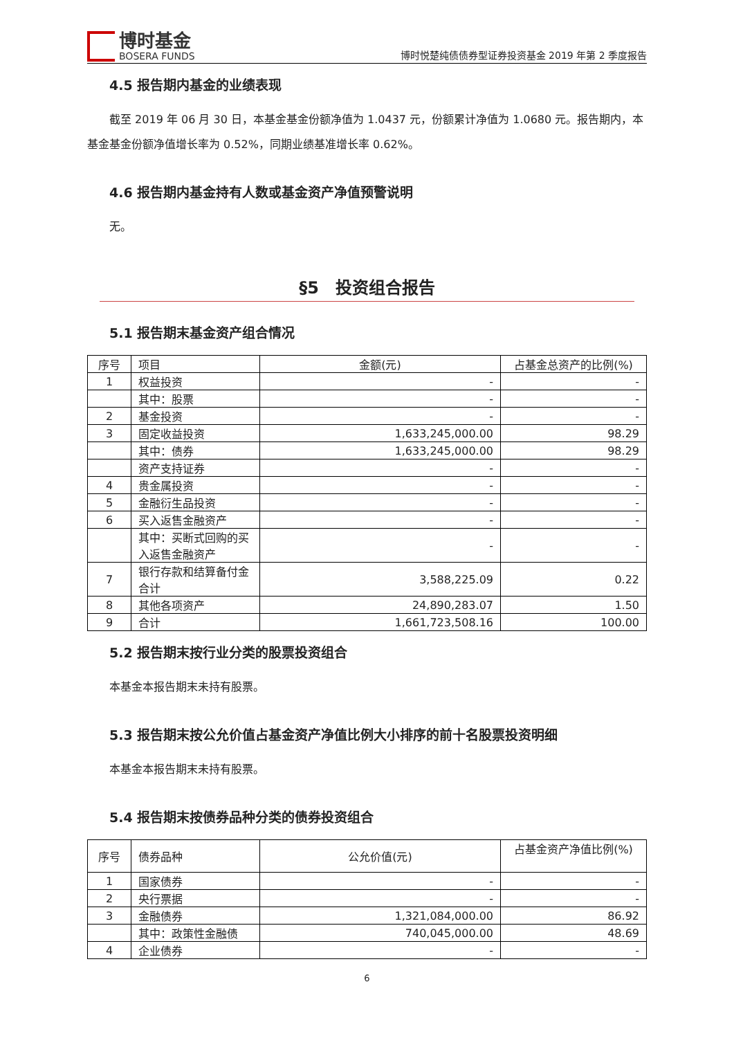博时基金
BOSERA FUNDS
博时悦楚纯债债券型证券投资基金 2019 年第 2 季度报告
4.5 报告期内基金的业绩表现
截至 2019 年 06 月 30 日，本基金基金份额净值为 1.0437 元，份额累计净值为 1.0680 元。报告期内，本基金基金份额净值增长率为 0.52%，同期业绩基准增长率 0.62%。
4.6 报告期内基金持有人数或基金资产净值预警说明
无。
§5　投资组合报告
5.1 报告期末基金资产组合情况
| 序号 | 项目 | 金额(元) | 占基金总资产的比例(%) |
| --- | --- | --- | --- |
| 1 | 权益投资 | - | - |
| | 其中：股票 | - | - |
| 2 | 基金投资 | - | - |
| 3 | 固定收益投资 | 1,633,245,000.00 | 98.29 |
| | 其中：债券 | 1,633,245,000.00 | 98.29 |
| | 资产支持证券 | - | - |
| 4 | 贵金属投资 | - | - |
| 5 | 金融衍生品投资 | - | - |
| 6 | 买入返售金融资产 | - | - |
| | 其中：买断式回购的买入返售金融资产 | - | - |
| 7 | 银行存款和结算备付金合计 | 3,588,225.09 | 0.22 |
| 8 | 其他各项资产 | 24,890,283.07 | 1.50 |
| 9 | 合计 | 1,661,723,508.16 | 100.00 |
5.2 报告期末按行业分类的股票投资组合
本基金本报告期末未持有股票。
5.3 报告期末按公允价值占基金资产净值比例大小排序的前十名股票投资明细
本基金本报告期末未持有股票。
5.4 报告期末按债券品种分类的债券投资组合
| 序号 | 债券品种 | 公允价值(元) | 占基金资产净值比例(%) |
| --- | --- | --- | --- |
| 1 | 国家债券 | - | - |
| 2 | 央行票据 | - | - |
| 3 | 金融债券 | 1,321,084,000.00 | 86.92 |
| | 其中：政策性金融债 | 740,045,000.00 | 48.69 |
| 4 | 企业债券 | - | - |
6